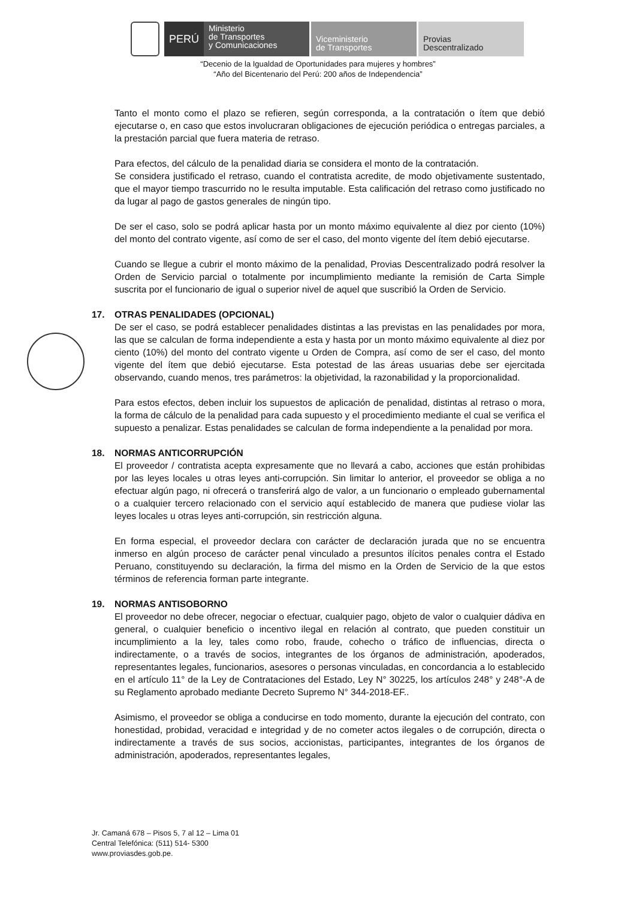PERÚ
Ministerio
de Transportes
y Comunicaciones
Viceministerio
de Transportes
Provias
Descentralizado
“Decenio de la Igualdad de Oportunidades para mujeres y hombres”
“Año del Bicentenario del Perú: 200 años de Independencia”
Tanto el monto como el plazo se refieren, según corresponda, a la contratación o ítem que debió ejecutarse o, en caso que estos involucraran obligaciones de ejecución periódica o entregas parciales, a la prestación parcial que fuera materia de retraso.
Para efectos, del cálculo de la penalidad diaria se considera el monto de la contratación.
Se considera justificado el retraso, cuando el contratista acredite, de modo objetivamente sustentado, que el mayor tiempo trascurrido no le resulta imputable. Esta calificación del retraso como justificado no da lugar al pago de gastos generales de ningún tipo.
De ser el caso, solo se podrá aplicar hasta por un monto máximo equivalente al diez por ciento (10%) del monto del contrato vigente, así como de ser el caso, del monto vigente del ítem debió ejecutarse.
Cuando se llegue a cubrir el monto máximo de la penalidad, Provias Descentralizado podrá resolver la Orden de Servicio parcial o totalmente por incumplimiento mediante la remisión de Carta Simple suscrita por el funcionario de igual o superior nivel de aquel que suscribió la Orden de Servicio.
17. OTRAS PENALIDADES (OPCIONAL)
De ser el caso, se podrá establecer penalidades distintas a las previstas en las penalidades por mora, las que se calculan de forma independiente a esta y hasta por un monto máximo equivalente al diez por ciento (10%) del monto del contrato vigente u Orden de Compra, así como de ser el caso, del monto vigente del ítem que debió ejecutarse. Esta potestad de las áreas usuarias debe ser ejercitada observando, cuando menos, tres parámetros: la objetividad, la razonabilidad y la proporcionalidad.
Para estos efectos, deben incluir los supuestos de aplicación de penalidad, distintas al retraso o mora, la forma de cálculo de la penalidad para cada supuesto y el procedimiento mediante el cual se verifica el supuesto a penalizar. Estas penalidades se calculan de forma independiente a la penalidad por mora.
18. NORMAS ANTICORRUPCIÓN
El proveedor / contratista acepta expresamente que no llevará a cabo, acciones que están prohibidas por las leyes locales u otras leyes anti-corrupción. Sin limitar lo anterior, el proveedor se obliga a no efectuar algún pago, ni ofrecerá o transferirá algo de valor, a un funcionario o empleado gubernamental o a cualquier tercero relacionado con el servicio aquí establecido de manera que pudiese violar las leyes locales u otras leyes anti-corrupción, sin restricción alguna.
En forma especial, el proveedor declara con carácter de declaración jurada que no se encuentra inmerso en algún proceso de carácter penal vinculado a presuntos ilícitos penales contra el Estado Peruano, constituyendo su declaración, la firma del mismo en la Orden de Servicio de la que estos términos de referencia forman parte integrante.
19. NORMAS ANTISOBORNO
El proveedor no debe ofrecer, negociar o efectuar, cualquier pago, objeto de valor o cualquier dádiva en general, o cualquier beneficio o incentivo ilegal en relación al contrato, que pueden constituir un incumplimiento a la ley, tales como robo, fraude, cohecho o tráfico de influencias, directa o indirectamente, o a través de socios, integrantes de los órganos de administración, apoderados, representantes legales, funcionarios, asesores o personas vinculadas, en concordancia a lo establecido en el artículo 11° de la Ley de Contrataciones del Estado, Ley N° 30225, los artículos 248° y 248°-A de su Reglamento aprobado mediante Decreto Supremo N° 344-2018-EF..
Asimismo, el proveedor se obliga a conducirse en todo momento, durante la ejecución del contrato, con honestidad, probidad, veracidad e integridad y de no cometer actos ilegales o de corrupción, directa o indirectamente a través de sus socios, accionistas, participantes, integrantes de los órganos de administración, apoderados, representantes legales,
Jr. Camaná 678 – Pisos 5, 7 al 12 – Lima 01
Central Telefónica: (511) 514- 5300
www.proviasdes.gob.pe.